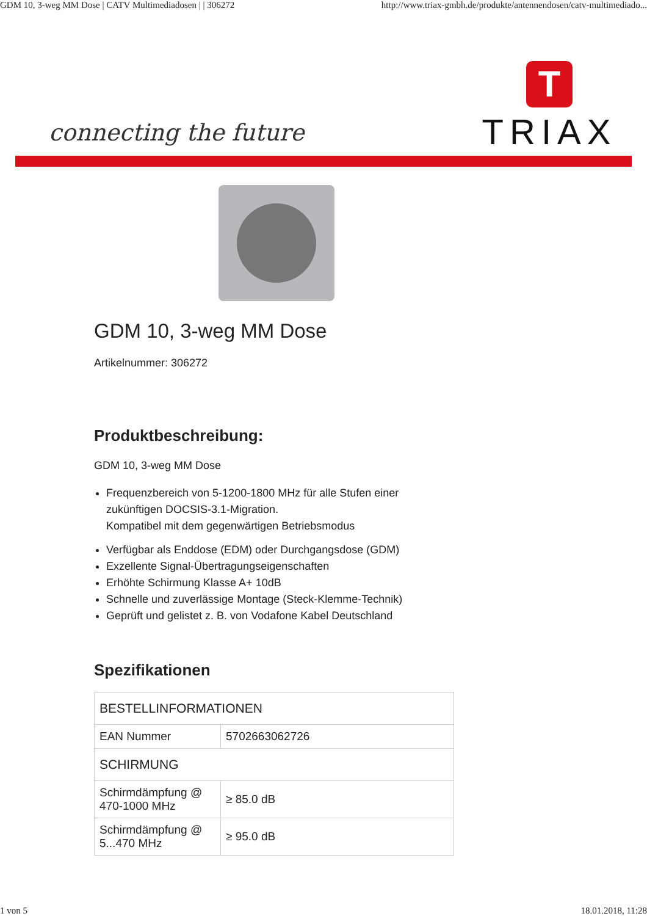GDM 10, 3-weg MM Dose | CATV Multimediadosen | | 306272 http://www.triax-gmbh.de/produkte/antennendosen/catv-multimediado...
connecting the future
T
TRIAX
GDM 10, 3-weg MM Dose
Artikelnummer: 306272
Produktbeschreibung:
GDM 10, 3-weg MM Dose
Frequenzbereich von 5-1200-1800 MHz für alle Stufen einer zukünftigen DOCSIS-3.1-Migration.
Kompatibel mit dem gegenwärtigen Betriebsmodus
Verfügbar als Enddose (EDM) oder Durchgangsdose (GDM)
Exzellente Signal-Übertragungseigenschaften
Erhöhte Schirmung Klasse A+ 10dB
Schnelle und zuverlässige Montage (Steck-Klemme-Technik)
Geprüft und gelistet z. B. von Vodafone Kabel Deutschland
Spezifikationen
| BESTELLINFORMATIONEN | |
| EAN Nummer | 5702663062726 |
| SCHIRMUNG | |
| Schirmdämpfung @ 470-1000 MHz | ≥ 85.0 dB |
| Schirmdämpfung @ 5...470 MHz | ≥ 95.0 dB |
1 von 5 18.01.2018, 11:28